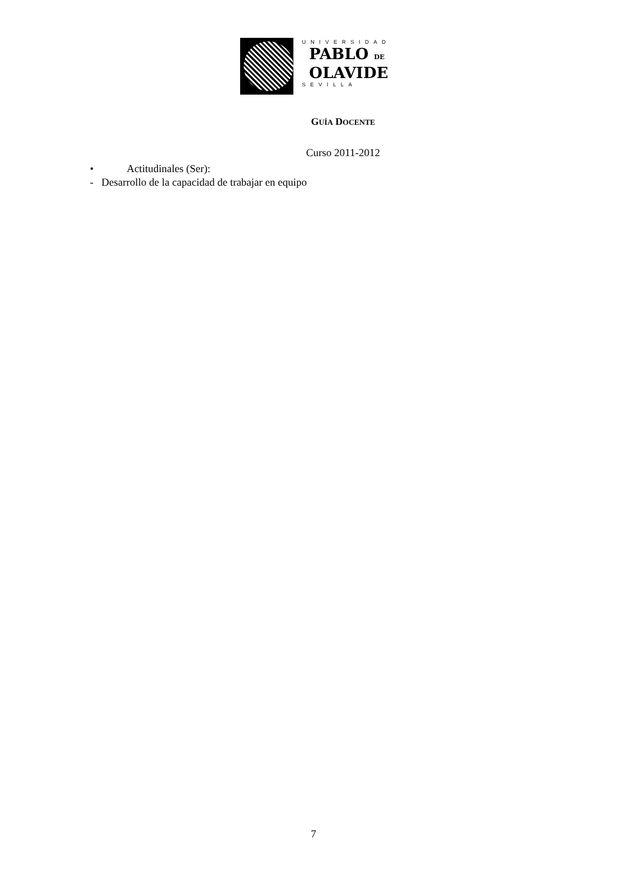UNIVERSIDAD
PABLO DE
OLAVIDE
SEVILLA
GUÍA DOCENTE
Curso 2011-2012
• Actitudinales (Ser):
- Desarrollo de la capacidad de trabajar en equipo
7